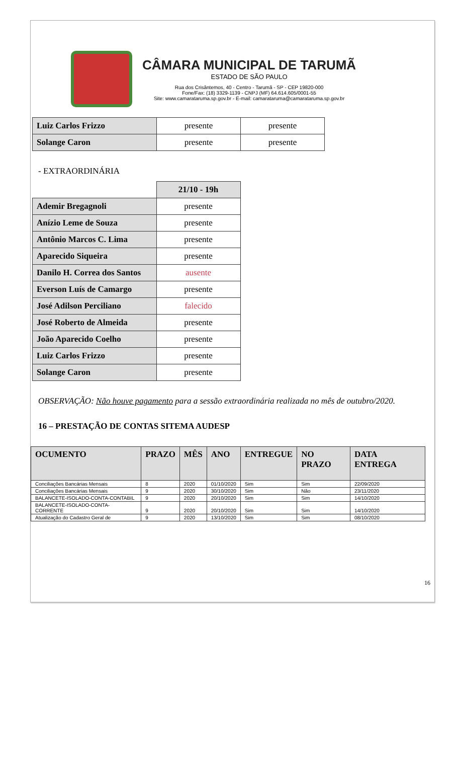CÂMARA MUNICIPAL DE TARUMÃ
ESTADO DE SÃO PAULO
Rua dos Crisântemos, 40 - Centro - Tarumã - SP - CEP 19820-000
Fone/Fax: (18) 3329-1139 - CNPJ (MF) 64.614.605/0001-55
Site: www.camarataruma.sp.gov.br - E-mail: camarataruma@camarataruma.sp.gov.br
| Luiz Carlos Frizzo | presente | presente |
| Solange Caron | presente | presente |
- EXTRAORDINÁRIA
| | 21/10 - 19h |
| Ademir Bregagnoli | presente |
| Anízio Leme de Souza | presente |
| Antônio Marcos C. Lima | presente |
| Aparecido Siqueira | presente |
| Danilo H. Correa dos Santos | ausente |
| Everson Luís de Camargo | presente |
| José Adilson Perciliano | falecido |
| José Roberto de Almeida | presente |
| João Aparecido Coelho | presente |
| Luiz Carlos Frizzo | presente |
| Solange Caron | presente |
OBSERVAÇÃO: Não houve pagamento para a sessão extraordinária realizada no mês de outubro/2020.
16 – PRESTAÇÃO DE CONTAS SITEMA AUDESP
| OCUMENTO | PRAZO | MÊS | ANO | ENTREGUE | NO PRAZO | DATA ENTREGA |
| --- | --- | --- | --- | --- | --- | --- |
| Conciliações Bancárias Mensais | 8 | 2020 | 01/10/2020 | Sim | Sim | 22/09/2020 |
| Conciliações Bancárias Mensais | 9 | 2020 | 30/10/2020 | Sim | Não | 23/11/2020 |
| BALANCETE-ISOLADO-CONTA-CONTABIL | 9 | 2020 | 20/10/2020 | Sim | Sim | 14/10/2020 |
| BALANCETE-ISOLADO-CONTA-CORRENTE | 9 | 2020 | 20/10/2020 | Sim | Sim | 14/10/2020 |
| Atualização do Cadastro Geral de | 9 | 2020 | 13/10/2020 | Sim | Sim | 08/10/2020 |
16